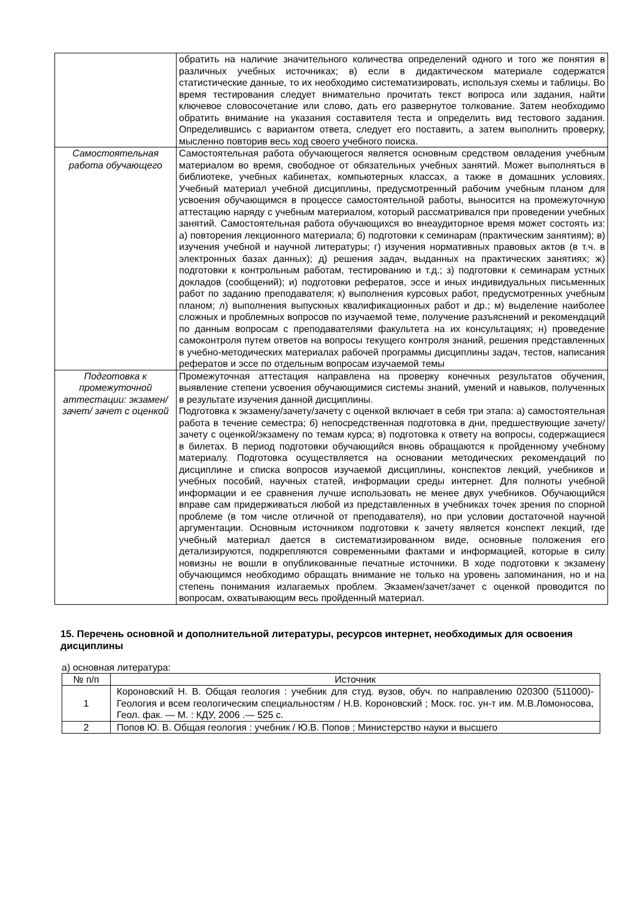| | обратить на наличие значительного количества определений одного и того же понятия в различных учебных источниках; в) если в дидактическом материале содержатся статистические данные, то их необходимо систематизировать, используя схемы и таблицы. Во время тестирования следует внимательно прочитать текст вопроса или задания, найти ключевое словосочетание или слово, дать его развернутое толкование. Затем необходимо обратить внимание на указания составителя теста и определить вид тестового задания. Определившись с вариантом ответа, следует его поставить, а затем выполнить проверку, мысленно повторив весь ход своего учебного поиска. |
| Самостоятельная работа обучающего | Самостоятельная работа обучающегося является основным средством овладения учебным материалом во время, свободное от обязательных учебных занятий. Может выполняться в библиотеке, учебных кабинетах, компьютерных классах, а также в домашних условиях. Учебный материал учебной дисциплины, предусмотренный рабочим учебным планом для усвоения обучающимся в процессе самостоятельной работы, выносится на промежуточную аттестацию наряду с учебным материалом, который рассматривался при проведении учебных занятий. Самостоятельная работа обучающихся во внеаудиторное время может состоять из: а) повторения лекционного материала; б) подготовки к семинарам (практическим занятиям); в) изучения учебной и научной литературы; г) изучения нормативных правовых актов (в т.ч. в электронных базах данных); д) решения задач, выданных на практических занятиях; ж) подготовки к контрольным работам, тестированию и т.д.; з) подготовки к семинарам устных докладов (сообщений); и) подготовки рефератов, эссе и иных индивидуальных письменных работ по заданию преподавателя; к) выполнения курсовых работ, предусмотренных учебным планом; л) выполнения выпускных квалификационных работ и др.; м) выделение наиболее сложных и проблемных вопросов по изучаемой теме, получение разъяснений и рекомендаций по данным вопросам с преподавателями факультета на их консультациях; н) проведение самоконтроля путем ответов на вопросы текущего контроля знаний, решения представленных в учебно-методических материалах рабочей программы дисциплины задач, тестов, написания рефератов и эссе по отдельным вопросам изучаемой темы |
| Подготовка к промежуточной аттестации: экзамен/зачет/ зачет с оценкой | Промежуточная аттестация направлена на проверку конечных результатов обучения, выявление степени усвоения обучающимися системы знаний, умений и навыков, полученных в результате изучения данной дисциплины. Подготовка к экзамену/зачету/зачету с оценкой включает в себя три этапа: а) самостоятельная работа в течение семестра; б) непосредственная подготовка в дни, предшествующие зачету/зачету с оценкой/экзамену по темам курса; в) подготовка к ответу на вопросы, содержащиеся в билетах. В период подготовки обучающийся вновь обращаются к пройденному учебному материалу. Подготовка осуществляется на основании методических рекомендаций по дисциплине и списка вопросов изучаемой дисциплины, конспектов лекций, учебников и учебных пособий, научных статей, информации среды интернет. Для полноты учебной информации и ее сравнения лучше использовать не менее двух учебников. Обучающийся вправе сам придерживаться любой из представленных в учебниках точек зрения по спорной проблеме (в том числе отличной от преподавателя), но при условии достаточной научной аргументации. Основным источником подготовки к зачету является конспект лекций, где учебный материал дается в систематизированном виде, основные положения его детализируются, подкрепляются современными фактами и информацией, которые в силу новизны не вошли в опубликованные печатные источники. В ходе подготовки к экзамену обучающимся необходимо обращать внимание не только на уровень запоминания, но и на степень понимания излагаемых проблем. Экзамен/зачет/зачет с оценкой проводится по вопросам, охватывающим весь пройденный материал. |
15. Перечень основной и дополнительной литературы, ресурсов интернет, необходимых для освоения дисциплины
а) основная литература:
| № п/п | Источник |
| --- | --- |
| 1 | Короновский Н. В. Общая геология : учебник для студ. вузов, обуч. по направлению 020300 (511000)- Геология и всем геологическим специальностям / Н.В. Короновский ; Моск. гос. ун-т им. М.В.Ломоносова, Геол. фак. — М. : КДУ, 2006 .— 525 с. |
| 2 | Попов Ю. В. Общая геология : учебник / Ю.В. Попов ; Министерство науки и высшего |